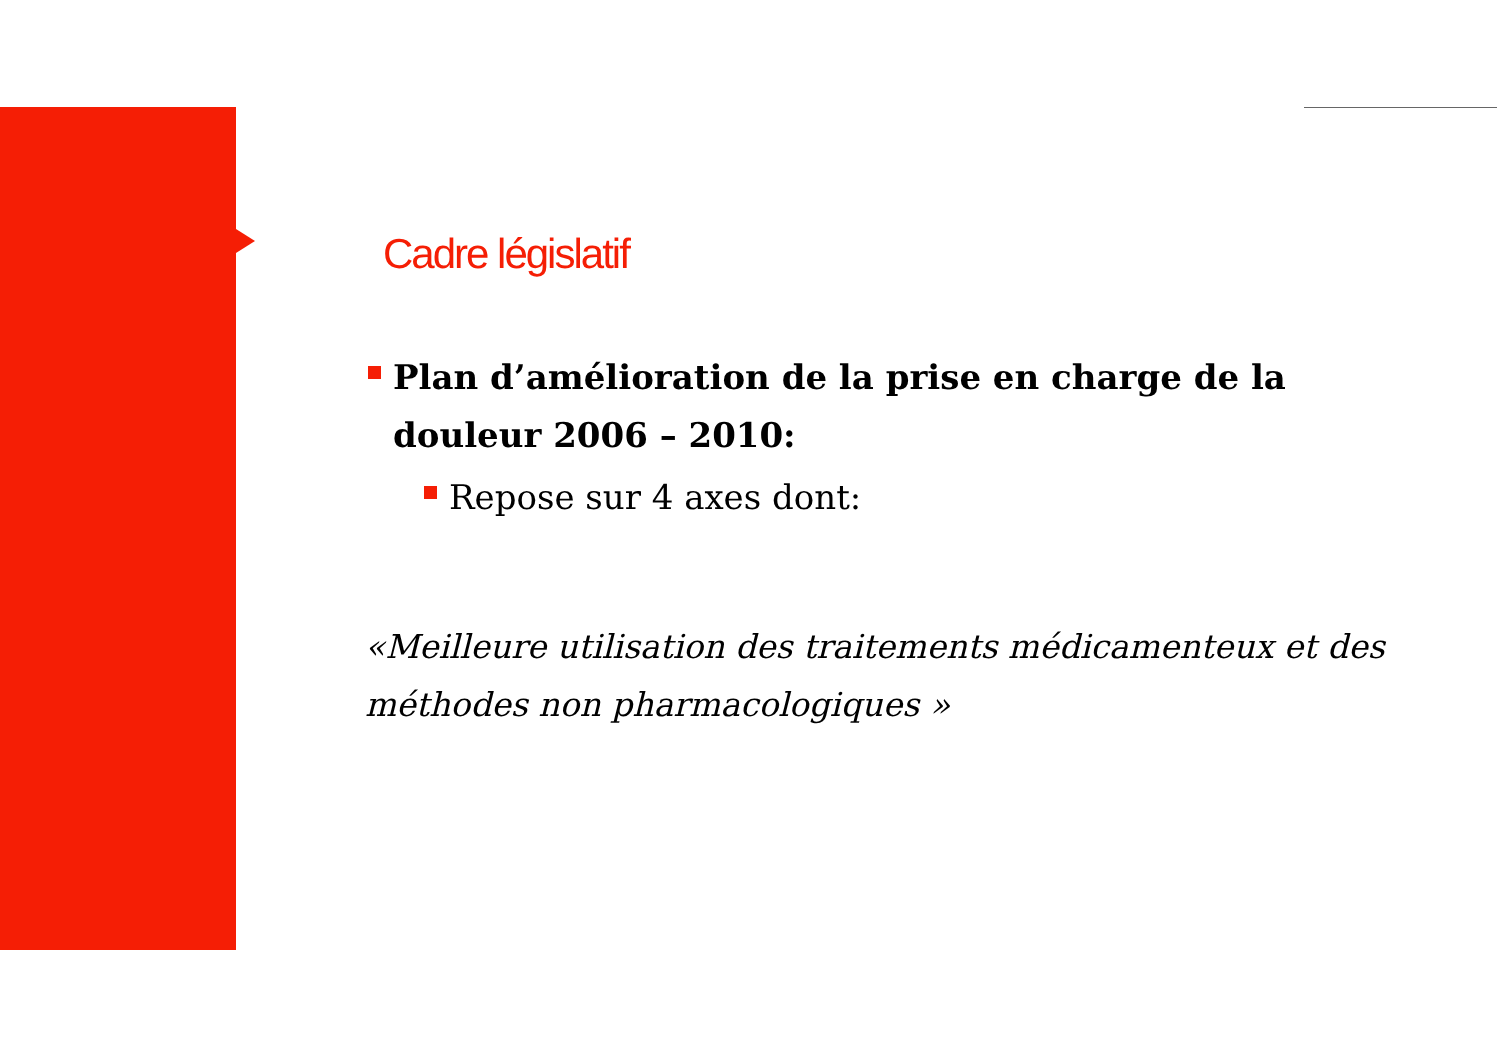Cadre législatif
Plan d’amélioration de la prise en charge de la douleur 2006 – 2010:
Repose sur 4 axes dont:
«Meilleure utilisation des traitements médicamenteux et des méthodes non pharmacologiques »